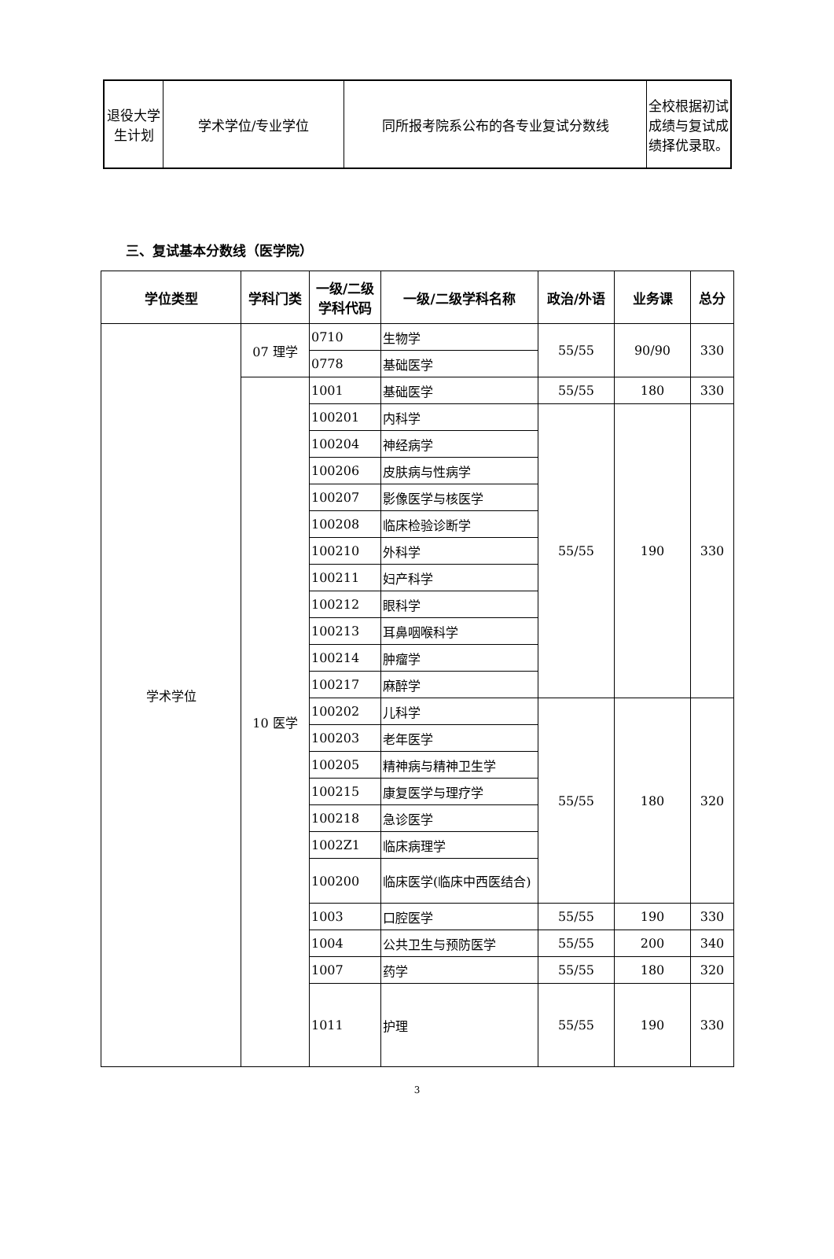| 退役大学生计划 | 学术学位/专业学位 | 同所报考院系公布的各专业复试分数线 | 全校根据初试成绩与复试成绩择优录取。 |
三、复试基本分数线（医学院）
| 学位类型 | 学科门类 | 一级/二级学科代码 | 一级/二级学科名称 | 政治/外语 | 业务课 | 总分 |
| --- | --- | --- | --- | --- | --- | --- |
| 学术学位 | 07 理学 | 0710 | 生物学 | 55/55 | 90/90 | 330 |
| | | 0778 | 基础医学 | | | |
| | 10 医学 | 1001 | 基础医学 | 55/55 | 180 | 330 |
| | | 100201 | 内科学 | 55/55 | 190 | 330 |
| | | 100204 | 神经病学 | | | |
| | | 100206 | 皮肤病与性病学 | | | |
| | | 100207 | 影像医学与核医学 | | | |
| | | 100208 | 临床检验诊断学 | | | |
| | | 100210 | 外科学 | | | |
| | | 100211 | 妇产科学 | | | |
| | | 100212 | 眼科学 | | | |
| | | 100213 | 耳鼻咽喉科学 | | | |
| | | 100214 | 肿瘤学 | | | |
| | | 100217 | 麻醉学 | | | |
| | | 100202 | 儿科学 | 55/55 | 180 | 320 |
| | | 100203 | 老年医学 | | | |
| | | 100205 | 精神病与精神卫生学 | | | |
| | | 100215 | 康复医学与理疗学 | | | |
| | | 100218 | 急诊医学 | | | |
| | | 1002Z1 | 临床病理学 | | | |
| | | 100200 | 临床医学(临床中西医结合) | | | |
| | | 1003 | 口腔医学 | 55/55 | 190 | 330 |
| | | 1004 | 公共卫生与预防医学 | 55/55 | 200 | 340 |
| | | 1007 | 药学 | 55/55 | 180 | 320 |
| | | 1011 | 护理 | 55/55 | 190 | 330 |
3